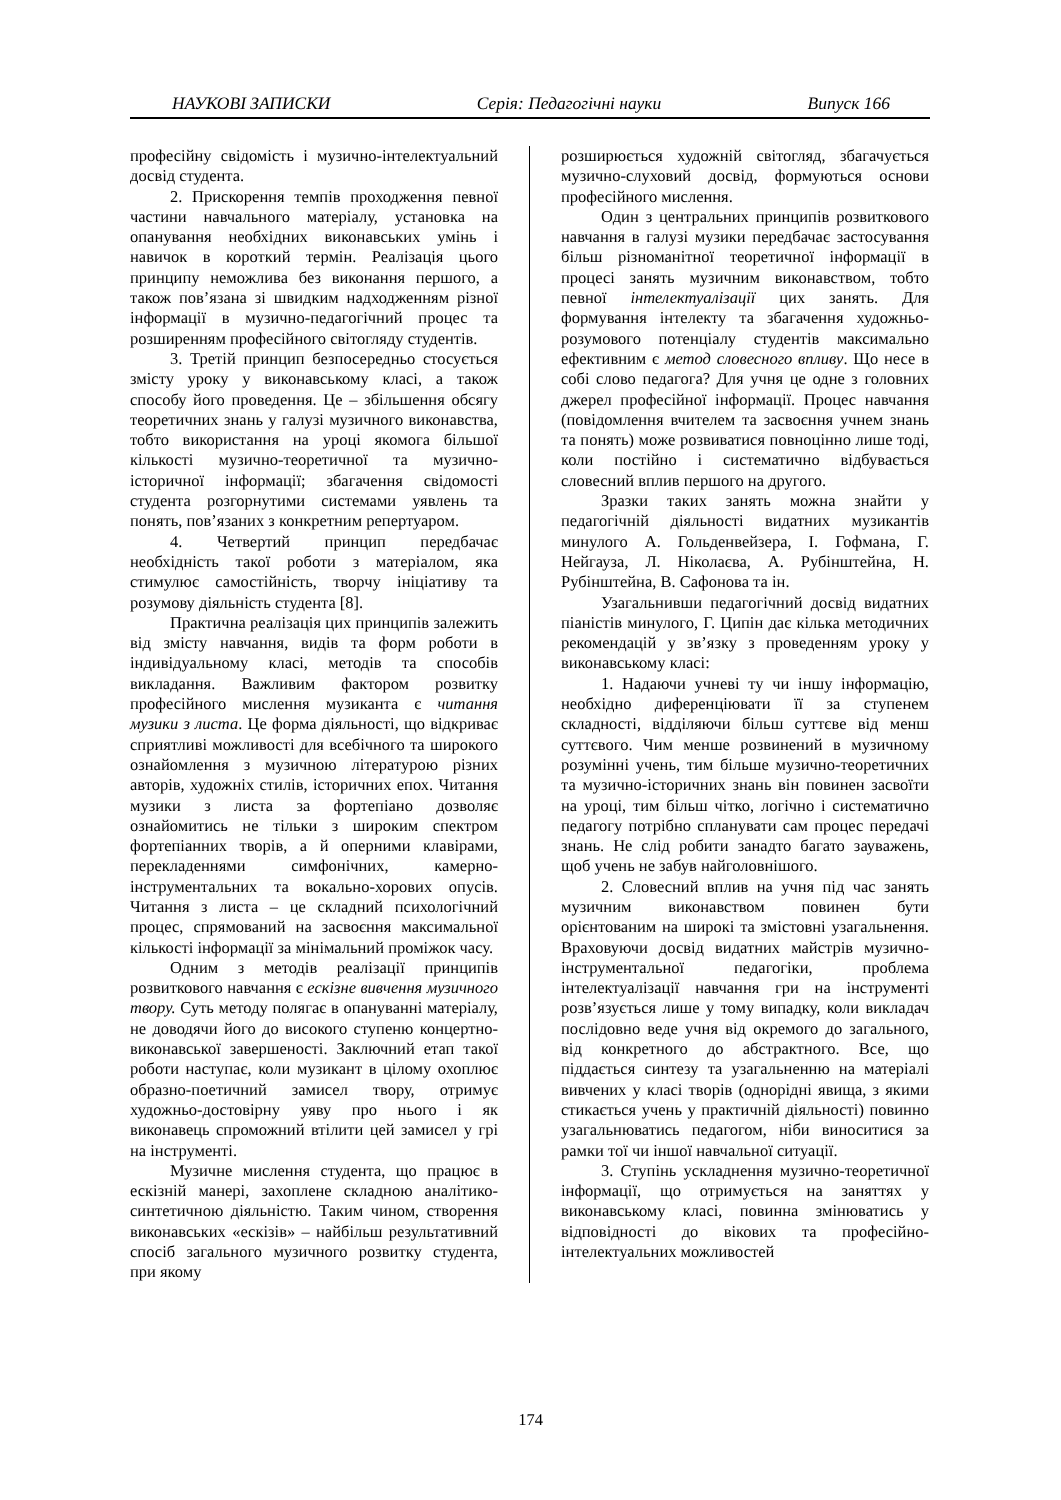НАУКОВІ ЗАПИСКИ Серія: Педагогічні науки Випуск 166
професійну свідомість і музично-інтелектуальний досвід студента.
2. Прискорення темпів проходження певної частини навчального матеріалу, установка на опанування необхідних виконавських умінь і навичок в короткий термін. Реалізація цього принципу неможлива без виконання першого, а також пов’язана зі швидким надходженням різної інформації в музично-педагогічний процес та розширенням професійного світогляду студентів.
3. Третій принцип безпосередньо стосується змісту уроку у виконавському класі, а також способу його проведення. Це – збільшення обсягу теоретичних знань у галузі музичного виконавства, тобто використання на уроці якомога більшої кількості музично-теоретичної та музично-історичної інформації; збагачення свідомості студента розгорнутими системами уявлень та понять, пов’язаних з конкретним репертуаром.
4. Четвертий принцип передбачає необхідність такої роботи з матеріалом, яка стимулює самостійність, творчу ініціативу та розумову діяльність студента [8].
Практична реалізація цих принципів залежить від змісту навчання, видів та форм роботи в індивідуальному класі, методів та способів викладання. Важливим фактором розвитку професійного мислення музиканта є читання музики з листа. Це форма діяльності, що відкриває сприятливі можливості для всебічного та широкого ознайомлення з музичною літературою різних авторів, художніх стилів, історичних епох. Читання музики з листа за фортепіано дозволяє ознайомитись не тільки з широким спектром фортепіанних творів, а й оперними клавірами, перекладеннями симфонічних, камерно-інструментальних та вокально-хорових опусів. Читання з листа – це складний психологічний процес, спрямований на засвоєння максимальної кількості інформації за мінімальний проміжок часу.
Одним з методів реалізації принципів розвиткового навчання є ескізне вивчення музичного твору. Суть методу полягає в опануванні матеріалу, не доводячи його до високого ступеню концертно-виконавської завершеності. Заключний етап такої роботи наступає, коли музикант в цілому охоплює образно-поетичний замисел твору, отримує художньо-достовірну уяву про нього і як виконавець спроможний втілити цей замисел у грі на інструменті.
Музичне мислення студента, що працює в ескізній манері, захоплене складною аналітико-синтетичною діяльністю. Таким чином, створення виконавських «ескізів» – найбільш результативний спосіб загального музичного розвитку студента, при якому
розширюється художній світогляд, збагачується музично-слуховий досвід, формуються основи професійного мислення.
Один з центральних принципів розвиткового навчання в галузі музики передбачає застосування більш різноманітної теоретичної інформації в процесі занять музичним виконавством, тобто певної інтелектуалізації цих занять. Для формування інтелекту та збагачення художньо-розумового потенціалу студентів максимально ефективним є метод словесного впливу. Що несе в собі слово педагога? Для учня це одне з головних джерел професійної інформації. Процес навчання (повідомлення вчителем та засвоєння учнем знань та понять) може розвиватися повноцінно лише тоді, коли постійно і систематично відбувається словесний вплив першого на другого.
Зразки таких занять можна знайти у педагогічній діяльності видатних музикантів минулого А. Гольденвейзера, І. Гофмана, Г. Нейгауза, Л. Ніколаєва, А. Рубінштейна, Н. Рубінштейна, В. Сафонова та ін.
Узагальнивши педагогічний досвід видатних піаністів минулого, Г. Ципін дає кілька методичних рекомендацій у зв’язку з проведенням уроку у виконавському класі:
1. Надаючи учневі ту чи іншу інформацію, необхідно диференціювати її за ступенем складності, відділяючи більш суттєве від менш суттєвого. Чим менше розвинений в музичному розумінні учень, тим більше музично-теоретичних та музично-історичних знань він повинен засвоїти на уроці, тим більш чітко, логічно і систематично педагогу потрібно спланувати сам процес передачі знань. Не слід робити занадто багато зауважень, щоб учень не забув найголовнішого.
2. Словесний вплив на учня під час занять музичним виконавством повинен бути орієнтованим на широкі та змістовні узагальнення. Враховуючи досвід видатних майстрів музично-інструментальної педагогіки, проблема інтелектуалізації навчання гри на інструменті розв’язується лише у тому випадку, коли викладач послідовно веде учня від окремого до загального, від конкретного до абстрактного. Все, що піддається синтезу та узагальненню на матеріалі вивчених у класі творів (однорідні явища, з якими стикається учень у практичній діяльності) повинно узагальнюватись педагогом, ніби виноситися за рамки тої чи іншої навчальної ситуації.
3. Ступінь ускладнення музично-теоретичної інформації, що отримується на заняттях у виконавському класі, повинна змінюватись у відповідності до вікових та професійно-інтелектуальних можливостей
174